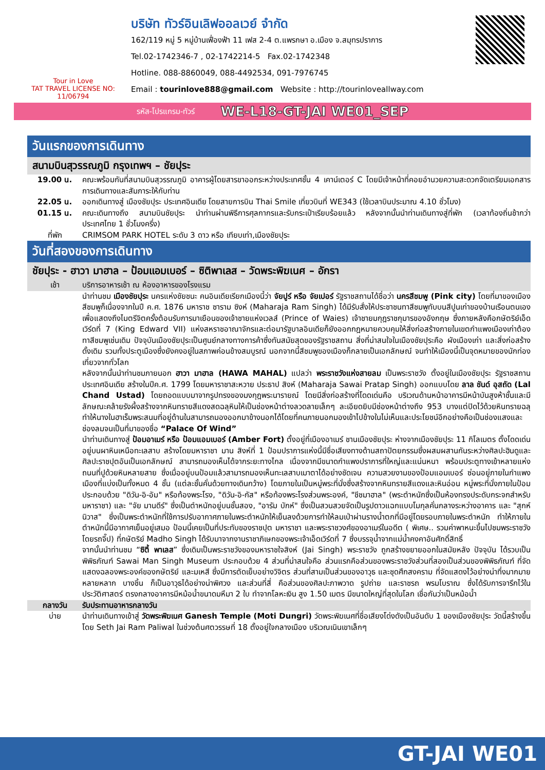Tour in Love
TAT TRAVEL LICENSE NO: 11/06794
บริษัท ทัวร์อินเลิฟออลเวย์ จำกัด
162/119 หมู่ 5 หมู่บ้านเฟื่องฟ้า 11 เฟส 2-4 ต.แพรกษา อ.เมือง จ.สมุทรปราการ
Tel.02-1742346-7 , 02-1742214-5 Fax.02-1742348
Hotline. 088-8860049, 088-4492534, 091-7976745
Email : tourinlove888@gmail.com Website : http://tourinloveallway.com
รหัส-โปรแกรม-ทัวร์ WE-L18-GT-JAI WE01_SEP
วันแรกของการเดินทาง
สนามบินสุวรรณภูมิ กรุงเทพฯ – ชัยปุระ
19.00 น. คณะพร้อมกันที่สนามบินสุวรรณภูมิ อาคารผู้โดยสารขาออกระหว่างประเทศชั้น 4 เคาน์เตอร์ C โดยมีเจ้าหน้าที่คอยอำนวยความสะดวกจัดเตรียมเอกสารการเดินทางและสัมภาระให้กับท่าน
22.05 น. ออกเดินทางสู่ เมืองชัยปุระ ประเทศอินเดีย โดยสายการบิน Thai Smile เที่ยวบินที่ WE343 (ใช้เวลาบินประมาณ 4.10 ชั่วโมง)
01.15 น. คณะเดินทางถึง สนามบินชัยปุระ นำท่านผ่านพิธีการศุลกากรและรับกระเป๋าเรียบร้อยแล้ว หลังจากนั้นนำท่านเดินทางสู่ที่พัก (เวลาท้องถิ่นช้ากว่าประเทศไทย 1 ชั่วโมงครึ่ง)
ที่พัก CRIMSOM PARK HOTEL ระดับ 3 ดาว หรือ เทียบเท่า,เมืองชัยปุระ
วันที่สองของการเดินทาง
ชัยปุระ - ฮาวา มาฮาล – ป้อมแอมเบอร์ – ซิติพาเลส – วัดพระพิฆเนศ – อักรา
เช้า บริการอาหารเช้า ณ ห้องอาหารของโรงแรม
นำท่านชม เมืองชัยปุระ นครแห่งชัยชนะ คนอินเดียเรียกเมืองนี้ว่า จัยปูร์ หรือ จัยเปอร์ รัฐราชสถานได้ชื่อว่า นครสีชมพู (Pink city) โดยที่มาของเมืองสีชมพูก็เนื่องจากในปี ค.ศ. 1876 มหาราช ซาราม ซิงห์ (Maharaja Ram Singh) ได้มีรับสั่งให้ประชาชนทาสีชมพูทับบนสีปูนเก่าของบ้านเรือนตนเอง เพื่อแสดงถึงไมตรีจิตครั้งต้อนรับการมาเยือนของเจ้าชายแห่งเวลส์ (Prince of Waies) เจ้าชายมกุฎราชกุมารของอังกฤษ ซึ่งภายหลังคือกษัตริย์เอ็ดเวิร์ดที่ 7 (King Edward VII) แห่งสหราชอาณาจักรและต่อมารัฐบาลอินเดียก็ยังออกกฎหมายควบคุมให้สิ่งก่อสร้างภายในเขตกำแพงเมืองเก่าต้องทาสีชมพูเช่นเดิม ปัจจุบันเมืองชัยปุระเป็นศูนย์กลางทางการค้าซึ่งทันสมัยสุดของรัฐราชสถาน สิ่งที่น่าสนใจในเมืองชัยปุระคือ ผังเมืองเก่า และสิ่งก่อสร้างดั้งเดิม รวมทั้งประตูเมืองซึ่งยังคงอยู่ในสภาพค่อนข้างสมบูรณ์ นอกจากนี้สีชมพูของเมืองก็กลายเป็นเอกลักษณ์ จนทำให้เมืองนี้เป็นจุดหมายของนักท่องเที่ยวจากทั่วโลก
หลังจากนั้นนำท่านชมภายนอก ฮาวา มาฮาล (HAWA MAHAL) แปลว่า พระราชวังแห่งสายลม เป็นพระราชวัง ตั้งอยู่ในเมืองชัยปุระ รัฐราชสถาน ประเทศอินเดีย สร้างในปีค.ศ. 1799 โดยมหาราชาสะหวาย ประธาป สิงห์ (Maharaja Sawai Pratap Singh) ออกแบบโดย ลาล ชันด์ อุสถัด (Lal Chand Ustad) โดยถอดแบบมาจากรูปทรงของมงกุฎพระนารายณ์ โดยมีสิ่งก่อสร้างที่โดดเด่นคือ บริเวณด้านหน้าอาคารมีหน้าบันสูงห้าชั้นและมีลักษณะคล้ายรังผึ้งสร้างจากหินทรายสีแดงสดฉลุหินให้เป็นช่องหน้าต่างลวดลายเล็กๆ ละเอียดยิบมีช่องหน้าต่างถึง 953 บางแต่ปิดไว้ด้วยหินทรายฉลุทำให้นางในฮาเร็มพระสนมที่อยู่ด้านในสามารถมองออกมาข้างนอกได้โดยที่คนภายนอกมองเข้าไปข้างในไม่เห็นและประโยชน์อีกอย่างคือเป็นช่องแสงและช่องลมจนเป็นที่มาของชื่อ “Palace Of Wind”
นำท่านเดินทางสู่ ป้อมอาเมร์ หรือ ป้อมแอมเบอร์ (Amber Fort) ตั้งอยู่ที่เมืองอาเมร์ ชานเมืองชัยปุระ ห่างจากเมืองชัยปุระ 11 กิโลเมตร ตั้งโดดเด่นอยู่บนผาหินเหนือทะเลสาบ สร้างโดยมหาราชา มาน สิงห์ที่ 1 ป้อมปราการแห่งนี้มีชื่อเสียงทางด้านสถาปัตยกรรมซึ่งผสมผสานกันระหว่างศิลปะฮินดูและศิลปะราชปุตอันเป็นเอกลักษณ์ สามารถมองเห็นได้จากระยะทางไกล เนื่องจากมีขนาดกำแพงปราการที่ใหญ่และแน่นหนา พร้อมประตูทางเข้าหลายแห่ง ถนนที่ปูด้วยหินหลายสาย ซึ่งเมื่ออยู่บนป้อมแล้วสามารถมองเห็นทะเลสาบเมาตาได้อย่างชัดเจน ความสวยงามของป้อมแอมเบอร์ ซ่อนอยู่ภายในกำแพงเมืองที่แบ่งเป็นทั้งหมด 4 ชั้น (แต่ละชั้นคั่นด้วยทางเดินกว้าง) โดยภายในเป็นหมู่พระที่นั่งซึ่งสร้างจากหินทรายสีแดงและหินอ่อน หมู่พระที่นั่งภายในป้อม ประกอบด้วย "ดิวัน-อิ-อัม" หรือท้องพระโรง, "ดิวัน-อิ-กัส" หรือท้องพระโรงส่วนพระองค์, "ชีชมาฮาล" (พระตำหนักซึ่งเป็นห้องทรงประดับกระจกสำหรับมหาราชา) และ "จัย มานดีร์" ซึ่งเป็นตำหนักอยู่บนชั้นสอง, "อารัม บักห์" ซึ่งเป็นสวนสวยจัดเป็นรูปดาวแฉกแบบโมกุลคั่นกลางระหว่างอาคาร และ "สุกห์นิวาส" ซึ่งเป็นพระตำหนักที่ใช้การปรับอากาศภายในพระตำหนักให้เย็นลงด้วยการทำให้ลมเป่าผ่านรางน้ำตกที่มีอยู่โดยรอบภายในพระตำหนัก ทำให้ภายในตำหนักนี้มีอากาศเย็นอยู่เสมอ ป้อมนี้เคยเป็นที่ประทับของราชปุต มหาราชา และพระราชวงศ์ของอาเมร์ในอดีต ( พิเศษ.. รวมค่าพาหนะขึ้นไปชมพระราชวัง โดยรถจี๊ป) ที่กษัตริย์ Madho Singh ได้รับมาจากงานราชาภิเษกของพระเจ้าเอ็ดเวิร์ดที่ 7 ซึ่งบรรจุน้ำจากแม่น้ำคงคาอันศักดิ์สิทธิ์
จากนั้นนำท่านชม “ซิตี้ พาเลส” ซึ่งเดิมเป็นพระราชวังของมหาราชใจสิงห์ (Jai Singh) พระราชวัง ถูกสร้างขยายออกในสมัยหลัง ปัจจุบัน ได้รวบเป็นพิพิธภัณฑ์ Sawai Man Singh Museum ประกอบด้วย 4 ส่วนที่น่าสนใจคือ ส่วนแรกคือส่วนของพระราชวังส่วนที่สองเป็นส่วนของพิพิธภัณฑ์ ที่จัดแสดงฉลองพระองค์ของกษัตริย์ และมเหสี ซึ่งมีการตัดเย็บอย่างวิจิตร ส่วนที่สามเป็นส่วนของอาวุธ และชุดศึกสงคราม ที่จัดแสดงไว้อย่างน่าทึ่งมากมายหลายหลาก บางชิ้น ก็เป็นอาวุธได้อย่างน่าพิศวง และส่วนที่สี่ คือส่วนของศิลปะภาพวาด รูปถ่าย และราชรถ พรมโบราณ ซึ่งได้รับการจารึกไว้ในประวัติศาสตร์ ตรงกลางอาคารมีหม้อน้ำขนาดมหึมา 2 ใบ ทำจากโลหะเงิน สูง 1.50 เมตร มีขนาดใหญ่ที่สุดในโลก เชื่อกันว่าเป็นหม้อน้ำ
กลางวัน รับประทานอาหารกลางวัน
บ่าย นำท่านเดินทางเข้าสู่ วัดพระพิฆเนศ Ganesh Temple (Moti Dungri) วัดพระพิฆเนศที่ชื่อเสียงโด่งดังเป็นอันดับ 1 ของเมืองชัยปุระ วัดนี้สร้างขึ้นโดย Seth Jai Ram Paliwal ในช่วงต้นศตวรรษที่ 18 ตั้งอยู่ใจกลางเมือง บริเวณเนินเขาเล็กๆ
GT-JAI WE01